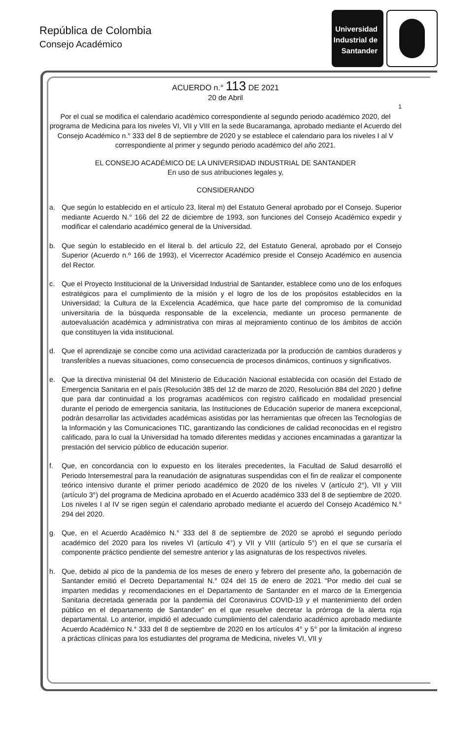República de Colombia
Consejo Académico
Universidad
Industrial de
Santander
ACUERDO n.° 113 DE 2021
20 de Abril
1
Por el cual se modifica el calendario académico correspondiente al segundo periodo académico 2020, del programa de Medicina para los niveles VI, VII y VIII en la sede Bucaramanga, aprobado mediante el Acuerdo del Consejo Académico n.° 333 del 8 de septiembre de 2020 y se establece el calendario para los niveles I al V correspondiente al primer y segundo periodo académico del año 2021.
EL CONSEJO ACADÉMICO DE LA UNIVERSIDAD INDUSTRIAL DE SANTANDER
En uso de sus atribuciones legales y,
CONSIDERANDO
a. Que según lo establecido en el artículo 23, literal m) del Estatuto General aprobado por el Consejo. Superior mediante Acuerdo N.° 166 del 22 de diciembre de 1993, son funciones del Consejo Académico expedir y modificar el calendario académico general de la Universidad.
b. Que según lo establecido en el literal b. del artículo 22, del Estatuto General, aprobado por el Consejo Superior (Acuerdo n.º 166 de 1993), el Vicerrector Académico preside el Consejo Académico en ausencia del Rector.
c. Que el Proyecto Institucional de la Universidad Industrial de Santander, establece como uno de los enfoques estratégicos para el cumplimiento de la misión y el logro de los de los propósitos establecidos en la Universidad; la Cultura de la Excelencia Académica, que hace parte del compromiso de la comunidad universitaria de la búsqueda responsable de la excelencia, mediante un proceso permanente de autoevaluación académica y administrativa con miras al mejoramiento continuo de los ámbitos de acción que constituyen la vida institucional.
d. Que el aprendizaje se concibe como una actividad caracterizada por la producción de cambios duraderos y transferibles a nuevas situaciones, como consecuencia de procesos dinámicos, continuos y significativos.
e. Que la directiva ministerial 04 del Ministerio de Educación Nacional establecida con ocasión del Estado de Emergencia Sanitaria en el país (Resolución 385 del 12 de marzo de 2020, Resolución 884 del 2020 ) define que para dar continuidad a los programas académicos con registro calificado en modalidad presencial durante el periodo de emergencia sanitaria, las Instituciones de Educación superior de manera excepcional, podrán desarrollar las actividades académicas asistidas por las herramientas que ofrecen las Tecnologías de la Información y las Comunicaciones TIC, garantizando las condiciones de calidad reconocidas en el registro calificado, para lo cual la Universidad ha tomado diferentes medidas y acciones encaminadas a garantizar la prestación del servicio público de educación superior.
f. Que, en concordancia con lo expuesto en los literales precedentes, la Facultad de Salud desarrolló el Periodo Intersemestral para la reanudación de asignaturas suspendidas con el fin de realizar el componente teórico intensivo durante el primer periodo académico de 2020 de los niveles V (artículo 2°), VII y VIII (artículo 3°) del programa de Medicina aprobado en el Acuerdo académico 333 del 8 de septiembre de 2020. Los niveles I al IV se rigen según el calendario aprobado mediante el acuerdo del Consejo Académico N.° 294 del 2020.
g. Que, en el Acuerdo Académico N.° 333 del 8 de septiembre de 2020 se aprobó el segundo período académico del 2020 para los niveles VI (artículo 4°) y VII y VIII (artículo 5°) en el que se cursaría el componente práctico pendiente del semestre anterior y las asignaturas de los respectivos niveles.
h. Que, debido al pico de la pandemia de los meses de enero y febrero del presente año, la gobernación de Santander emitió el Decreto Departamental N.° 024 del 15 de enero de 2021 “Por medio del cual se imparten medidas y recomendaciones en el Departamento de Santander en el marco de la Emergencia Sanitaria decretada generada por la pandemia del Coronavirus COVID-19 y el mantenimiento del orden público en el departamento de Santander" en el que resuelve decretar la prórroga de la alerta roja departamental. Lo anterior, impidió el adecuado cumplimiento del calendario académico aprobado mediante Acuerdo Académico N.° 333 del 8 de septiembre de 2020 en los artículos 4° y 5° por la limitación al ingreso a prácticas clínicas para los estudiantes del programa de Medicina, niveles VI, VII y